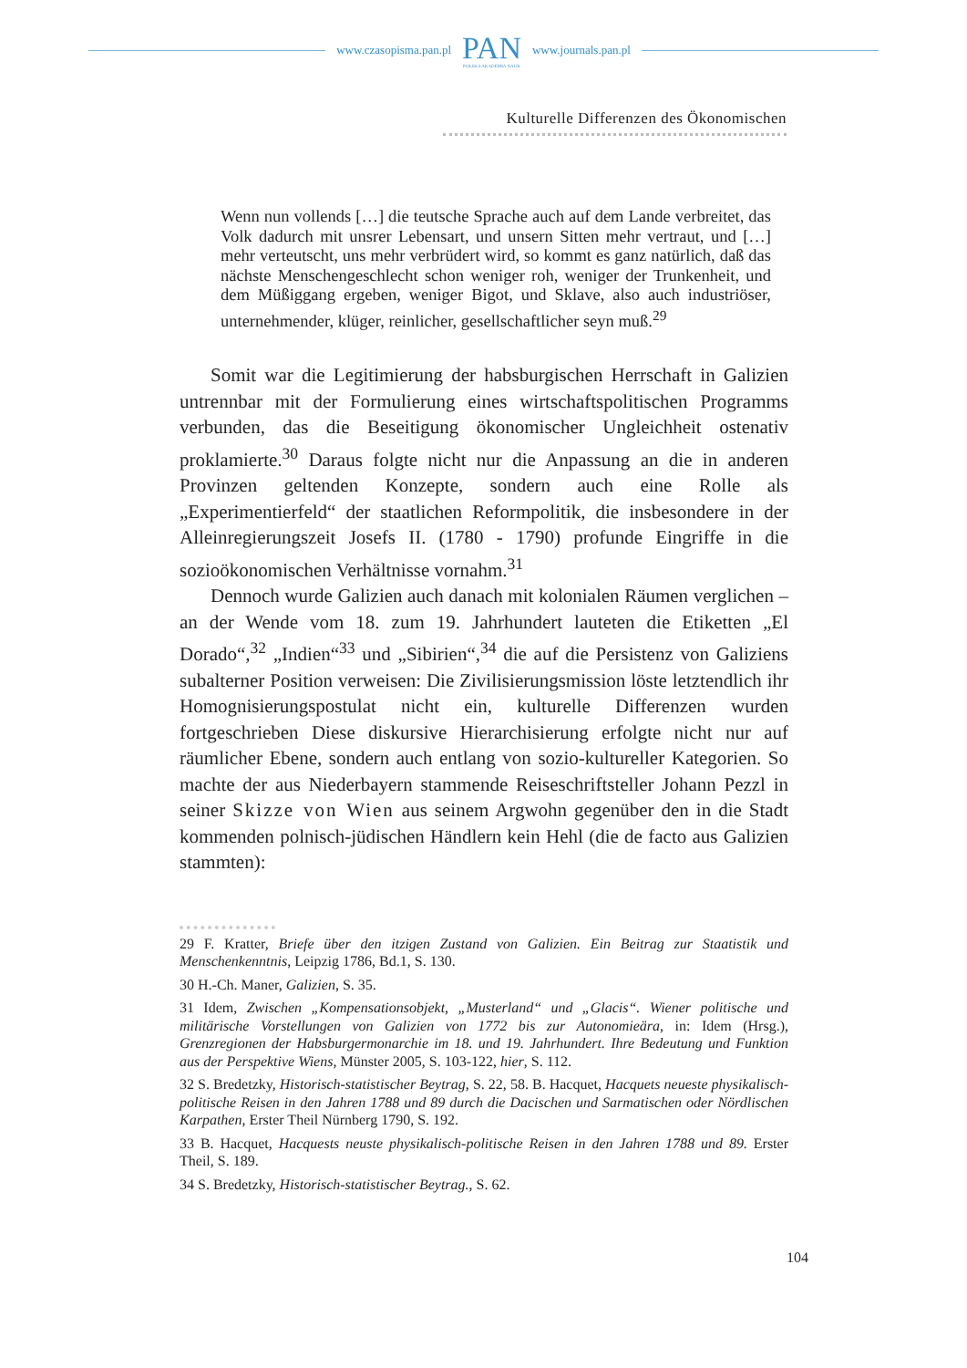www.czasopisma.pan.pl
PAN
POLSKA AKADEMIA NAUK
www.journals.pan.pl
Kulturelle Differenzen des Ökonomischen
Wenn nun vollends […] die teutsche Sprache auch auf dem Lande verbreitet, das Volk dadurch mit unsrer Lebensart, und unsern Sitten mehr vertraut, und […] mehr verteutscht, uns mehr verbrüdert wird, so kommt es ganz natürlich, daß das nächste Menschengeschlecht schon weniger roh, weniger der Trunkenheit, und dem Müßiggang ergeben, weniger Bigot, und Sklave, also auch industriöser, unternehmender, klüger, reinlicher, gesellschaftlicher seyn muß.<sup>29</sup>
Somit war die Legitimierung der habsburgischen Herrschaft in Galizien untrennbar mit der Formulierung eines wirtschaftspolitischen Programms verbunden, das die Beseitigung ökonomischer Ungleichheit ostenativ proklamierte.<sup>30</sup> Daraus folgte nicht nur die Anpassung an die in anderen Provinzen geltenden Konzepte, sondern auch eine Rolle als „Experimentierfeld“ der staatlichen Reformpolitik, die insbesondere in der Alleinregierungszeit Josefs II. (1780 - 1790) profunde Eingriffe in die sozioökonomischen Verhältnisse vornahm.<sup>31</sup>
Dennoch wurde Galizien auch danach mit kolonialen Räumen verglichen – an der Wende vom 18. zum 19. Jahrhundert lauteten die Etiketten „El Dorado“,<sup>32</sup> „Indien“<sup>33</sup> und „Sibirien“,<sup>34</sup> die auf die Persistenz von Galiziens subalterner Position verweisen: Die Zivilisierungsmission löste letztendlich ihr Homognisierungspostulat nicht ein, kulturelle Differenzen wurden fortgeschrieben Diese diskursive Hierarchisierung erfolgte nicht nur auf räumlicher Ebene, sondern auch entlang von sozio-kultureller Kategorien. So machte der aus Niederbayern stammende Reiseschriftsteller Johann Pezzl in seiner Skizze von Wien aus seinem Argwohn gegenüber den in die Stadt kommenden polnisch-jüdischen Händlern kein Hehl (die de facto aus Galizien stammten):
29 F. Kratter, Briefe über den itzigen Zustand von Galizien. Ein Beitrag zur Staatistik und Menschenkenntnis, Leipzig 1786, Bd.1, S. 130.
30 H.-Ch. Maner, Galizien, S. 35.
31 Idem, Zwischen „Kompensationsobjekt, „Musterland“ und „Glacis“. Wiener politische und militärische Vorstellungen von Galizien von 1772 bis zur Autonomieära, in: Idem (Hrsg.), Grenzregionen der Habsburgermonarchie im 18. und 19. Jahrhundert. Ihre Bedeutung und Funktion aus der Perspektive Wiens, Münster 2005, S. 103-122, hier, S. 112.
32 S. Bredetzky, Historisch-statistischer Beytrag, S. 22, 58. B. Hacquet, Hacquets neueste physikalisch-politische Reisen in den Jahren 1788 und 89 durch die Dacischen und Sarmatischen oder Nördlischen Karpathen, Erster Theil Nürnberg 1790, S. 192.
33 B. Hacquet, Hacquests neuste physikalisch-politische Reisen in den Jahren 1788 und 89. Erster Theil, S. 189.
34 S. Bredetzky, Historisch-statistischer Beytrag., S. 62.
104